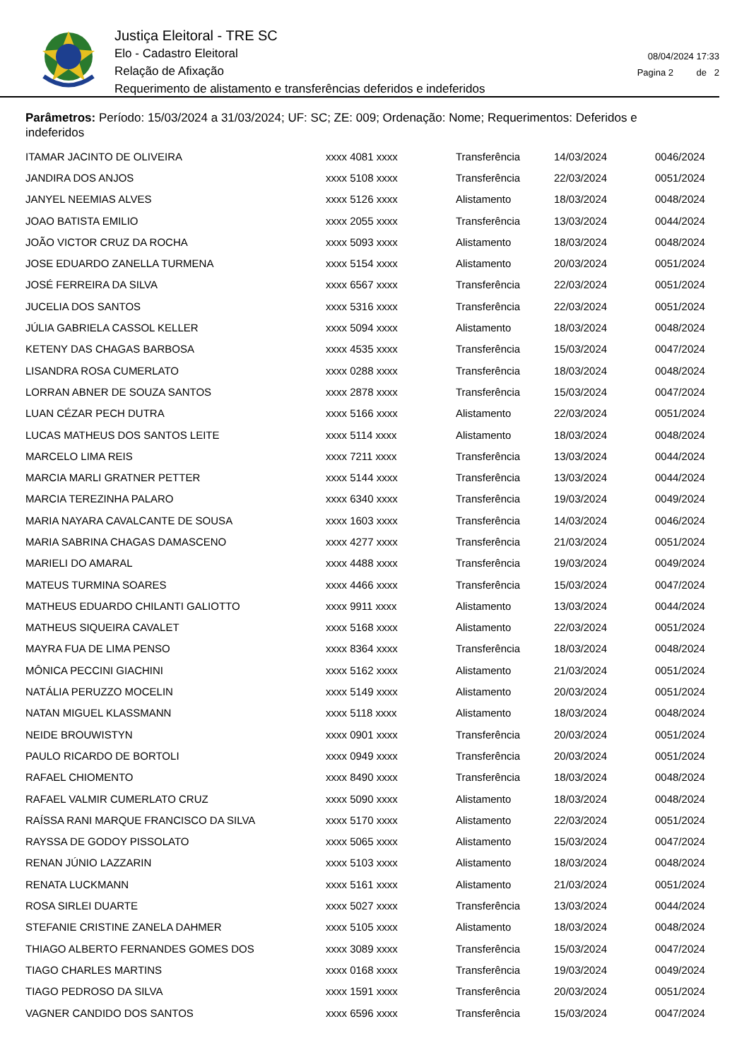Justiça Eleitoral - TRE SC
Elo - Cadastro Eleitoral
Relação de Afixação
Requerimento de alistamento e transferências deferidos e indeferidos
08/04/2024 17:33
Pagina 2 de 2
Parâmetros: Período: 15/03/2024 a 31/03/2024; UF: SC; ZE: 009; Ordenação: Nome; Requerimentos: Deferidos e indeferidos
| ITAMAR JACINTO DE OLIVEIRA | xxxx 4081 xxxx | Transferência | 14/03/2024 | 0046/2024 |
| JANDIRA DOS ANJOS | xxxx 5108 xxxx | Transferência | 22/03/2024 | 0051/2024 |
| JANYEL NEEMIAS ALVES | xxxx 5126 xxxx | Alistamento | 18/03/2024 | 0048/2024 |
| JOAO BATISTA EMILIO | xxxx 2055 xxxx | Transferência | 13/03/2024 | 0044/2024 |
| JOÃO VICTOR CRUZ DA ROCHA | xxxx 5093 xxxx | Alistamento | 18/03/2024 | 0048/2024 |
| JOSE EDUARDO ZANELLA TURMENA | xxxx 5154 xxxx | Alistamento | 20/03/2024 | 0051/2024 |
| JOSÉ FERREIRA DA SILVA | xxxx 6567 xxxx | Transferência | 22/03/2024 | 0051/2024 |
| JUCELIA DOS SANTOS | xxxx 5316 xxxx | Transferência | 22/03/2024 | 0051/2024 |
| JÚLIA GABRIELA CASSOL KELLER | xxxx 5094 xxxx | Alistamento | 18/03/2024 | 0048/2024 |
| KETENY DAS CHAGAS BARBOSA | xxxx 4535 xxxx | Transferência | 15/03/2024 | 0047/2024 |
| LISANDRA ROSA CUMERLATO | xxxx 0288 xxxx | Transferência | 18/03/2024 | 0048/2024 |
| LORRAN ABNER DE SOUZA SANTOS | xxxx 2878 xxxx | Transferência | 15/03/2024 | 0047/2024 |
| LUAN CÉZAR PECH DUTRA | xxxx 5166 xxxx | Alistamento | 22/03/2024 | 0051/2024 |
| LUCAS MATHEUS DOS SANTOS LEITE | xxxx 5114 xxxx | Alistamento | 18/03/2024 | 0048/2024 |
| MARCELO LIMA REIS | xxxx 7211 xxxx | Transferência | 13/03/2024 | 0044/2024 |
| MARCIA MARLI GRATNER PETTER | xxxx 5144 xxxx | Transferência | 13/03/2024 | 0044/2024 |
| MARCIA TEREZINHA PALARO | xxxx 6340 xxxx | Transferência | 19/03/2024 | 0049/2024 |
| MARIA NAYARA CAVALCANTE DE SOUSA | xxxx 1603 xxxx | Transferência | 14/03/2024 | 0046/2024 |
| MARIA SABRINA CHAGAS DAMASCENO | xxxx 4277 xxxx | Transferência | 21/03/2024 | 0051/2024 |
| MARIELI DO AMARAL | xxxx 4488 xxxx | Transferência | 19/03/2024 | 0049/2024 |
| MATEUS TURMINA SOARES | xxxx 4466 xxxx | Transferência | 15/03/2024 | 0047/2024 |
| MATHEUS EDUARDO CHILANTI GALIOTTO | xxxx 9911 xxxx | Alistamento | 13/03/2024 | 0044/2024 |
| MATHEUS SIQUEIRA CAVALET | xxxx 5168 xxxx | Alistamento | 22/03/2024 | 0051/2024 |
| MAYRA FUA DE LIMA PENSO | xxxx 8364 xxxx | Transferência | 18/03/2024 | 0048/2024 |
| MÔNICA PECCINI GIACHINI | xxxx 5162 xxxx | Alistamento | 21/03/2024 | 0051/2024 |
| NATÁLIA PERUZZO MOCELIN | xxxx 5149 xxxx | Alistamento | 20/03/2024 | 0051/2024 |
| NATAN MIGUEL KLASSMANN | xxxx 5118 xxxx | Alistamento | 18/03/2024 | 0048/2024 |
| NEIDE BROUWISTYN | xxxx 0901 xxxx | Transferência | 20/03/2024 | 0051/2024 |
| PAULO RICARDO DE BORTOLI | xxxx 0949 xxxx | Transferência | 20/03/2024 | 0051/2024 |
| RAFAEL CHIOMENTO | xxxx 8490 xxxx | Transferência | 18/03/2024 | 0048/2024 |
| RAFAEL VALMIR CUMERLATO CRUZ | xxxx 5090 xxxx | Alistamento | 18/03/2024 | 0048/2024 |
| RAÍSSA RANI MARQUE FRANCISCO DA SILVA | xxxx 5170 xxxx | Alistamento | 22/03/2024 | 0051/2024 |
| RAYSSA DE GODOY PISSOLATO | xxxx 5065 xxxx | Alistamento | 15/03/2024 | 0047/2024 |
| RENAN JÚNIO LAZZARIN | xxxx 5103 xxxx | Alistamento | 18/03/2024 | 0048/2024 |
| RENATA LUCKMANN | xxxx 5161 xxxx | Alistamento | 21/03/2024 | 0051/2024 |
| ROSA SIRLEI DUARTE | xxxx 5027 xxxx | Transferência | 13/03/2024 | 0044/2024 |
| STEFANIE CRISTINE ZANELA DAHMER | xxxx 5105 xxxx | Alistamento | 18/03/2024 | 0048/2024 |
| THIAGO ALBERTO FERNANDES GOMES DOS | xxxx 3089 xxxx | Transferência | 15/03/2024 | 0047/2024 |
| TIAGO CHARLES MARTINS | xxxx 0168 xxxx | Transferência | 19/03/2024 | 0049/2024 |
| TIAGO PEDROSO DA SILVA | xxxx 1591 xxxx | Transferência | 20/03/2024 | 0051/2024 |
| VAGNER CANDIDO DOS SANTOS | xxxx 6596 xxxx | Transferência | 15/03/2024 | 0047/2024 |